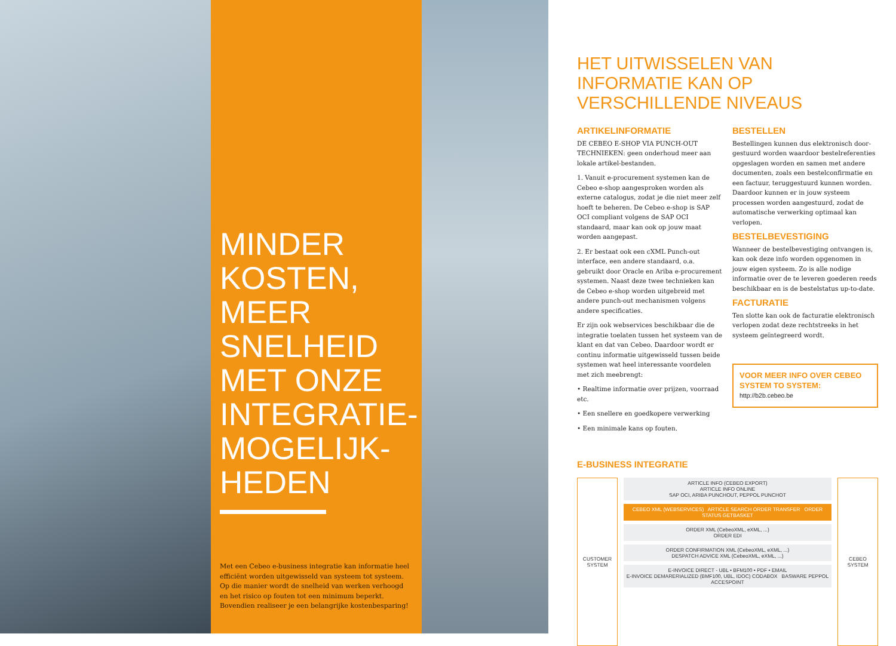MINDER KOSTEN, MEER SNELHEID MET ONZE INTEGRATIE-MOGELIJK-HEDEN
Met een Cebeo e-business integratie kan informatie heel efficiënt worden uitgewisseld van systeem tot systeem. Op die manier wordt de snelheid van werken verhoogd en het risico op fouten tot een minimum beperkt. Bovendien realiseer je een belangrijke kostenbesparing!
HET UITWISSELEN VAN INFORMATIE KAN OP VERSCHILLENDE NIVEAUS
ARTIKELINFORMATIE
DE CEBEO E-SHOP VIA PUNCH-OUT TECHNIEKEN: geen onderhoud meer aan lokale artikel-bestanden.
1. Vanuit e-procurement systemen kan de Cebeo e-shop aangesproken worden als externe catalogus, zodat je die niet meer zelf hoeft te beheren. De Cebeo e-shop is SAP OCI compliant volgens de SAP OCI standaard, maar kan ook op jouw maat worden aangepast.
2. Er bestaat ook een cXML Punch-out interface, een andere standaard, o.a. gebruikt door Oracle en Ariba e-procurement systemen. Naast deze twee technieken kan de Cebeo e-shop worden uitgebreid met andere punch-out mechanismen volgens andere specificaties.
Er zijn ook webservices beschikbaar die de integratie toelaten tussen het systeem van de klant en dat van Cebeo. Daardoor wordt er continu informatie uitgewisseld tussen beide systemen wat heel interessante voordelen met zich meebrengt:
• Realtime informatie over prijzen, voorraad etc.
• Een snellere en goedkopere verwerking
• Een minimale kans op fouten.
BESTELLEN
Bestellingen kunnen dus elektronisch door-gestuurd worden waardoor bestelreferenties opgeslagen worden en samen met andere documenten, zoals een bestelconfirmatie en een factuur, teruggestuurd kunnen worden. Daardoor kunnen er in jouw systeem processen worden aangestuurd, zodat de automatische verwerking optimaal kan verlopen.
BESTELBEVESTIGING
Wanneer de bestelbevestiging ontvangen is, kan ook deze info worden opgenomen in jouw eigen systeem. Zo is alle nodige informatie over de te leveren goederen reeds beschikbaar en is de bestelstatus up-to-date.
FACTURATIE
Ten slotte kan ook de facturatie elektronisch verlopen zodat deze rechtstreeks in het systeem geïntegreerd wordt.
VOOR MEER INFO OVER CEBEO SYSTEM TO SYSTEM:
http://b2b.cebeo.be
E-BUSINESS INTEGRATIE
CUSTOMER SYSTEM
ARTICLE INFO (CEBEO EXPORT)
ARTICLE INFO ONLINE
SAP OCI, ARIBA PUNCHOUT, PEPPOL PUNCHOT
CEBEO XML (WEBSERVICES) ARTICLE SEARCH ORDER TRANSFER ORDER STATUS GETBASKET
ORDER XML (CebeoXML, eXML, ...)
ORDER EDI
ORDER CONFIRMATION XML (CebeoXML, eXML, ...)
DESPATCH ADVICE XML (CebeoXML, eXML, ...)
E-INVOICE DIRECT - UBL • BFM100 • PDF • EMAIL
E-INVOICE DEMARERIALIZED (BMF100, UBL, IDOC) CODABOX BASWARE PEPPOL ACCESPOINT
CEBEO SYSTEM